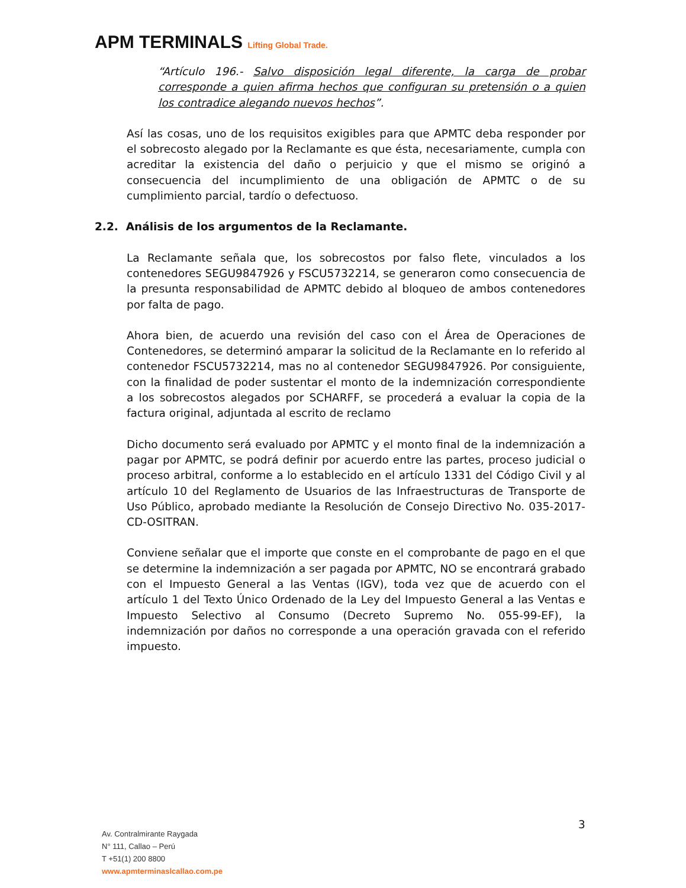APM TERMINALS Lifting Global Trade.
“Artículo 196.- Salvo disposición legal diferente, la carga de probar corresponde a quien afirma hechos que configuran su pretensión o a quien los contradice alegando nuevos hechos”.
Así las cosas, uno de los requisitos exigibles para que APMTC deba responder por el sobrecosto alegado por la Reclamante es que ésta, necesariamente, cumpla con acreditar la existencia del daño o perjuicio y que el mismo se originó a consecuencia del incumplimiento de una obligación de APMTC o de su cumplimiento parcial, tardío o defectuoso.
2.2. Análisis de los argumentos de la Reclamante.
La Reclamante señala que, los sobrecostos por falso flete, vinculados a los contenedores SEGU9847926 y FSCU5732214, se generaron como consecuencia de la presunta responsabilidad de APMTC debido al bloqueo de ambos contenedores por falta de pago.
Ahora bien, de acuerdo una revisión del caso con el Área de Operaciones de Contenedores, se determinó amparar la solicitud de la Reclamante en lo referido al contenedor FSCU5732214, mas no al contenedor SEGU9847926. Por consiguiente, con la finalidad de poder sustentar el monto de la indemnización correspondiente a los sobrecostos alegados por SCHARFF, se procederá a evaluar la copia de la factura original, adjuntada al escrito de reclamo
Dicho documento será evaluado por APMTC y el monto final de la indemnización a pagar por APMTC, se podrá definir por acuerdo entre las partes, proceso judicial o proceso arbitral, conforme a lo establecido en el artículo 1331 del Código Civil y al artículo 10 del Reglamento de Usuarios de las Infraestructuras de Transporte de Uso Público, aprobado mediante la Resolución de Consejo Directivo No. 035-2017-CD-OSITRAN.
Conviene señalar que el importe que conste en el comprobante de pago en el que se determine la indemnización a ser pagada por APMTC, NO se encontrará grabado con el Impuesto General a las Ventas (IGV), toda vez que de acuerdo con el artículo 1 del Texto Único Ordenado de la Ley del Impuesto General a las Ventas e Impuesto Selectivo al Consumo (Decreto Supremo No. 055-99-EF), la indemnización por daños no corresponde a una operación gravada con el referido impuesto.
3
Av. Contralmirante Raygada
N° 111, Callao – Perú
T +51(1) 200 8800
www.apmterminaslcallao.com.pe